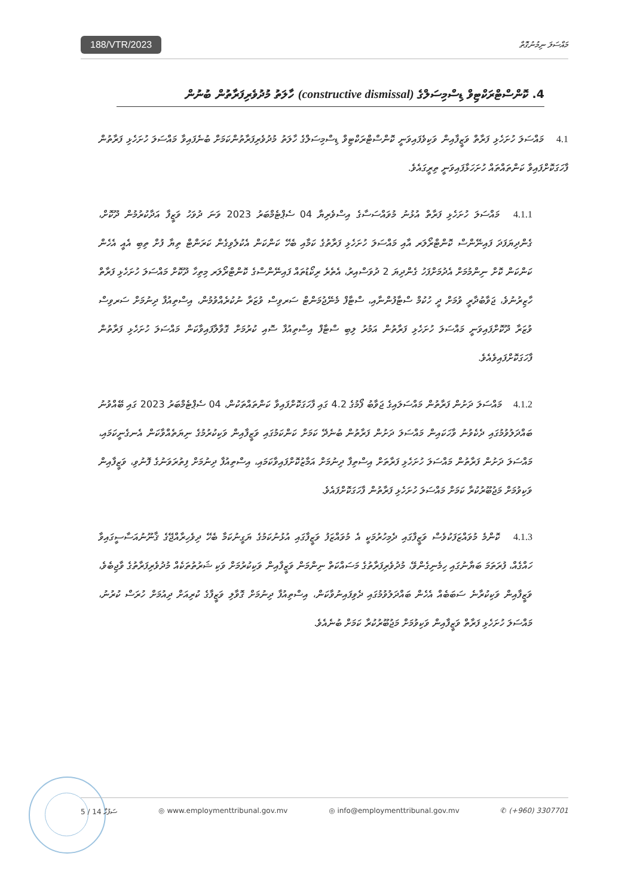188/VTR/2023 މައްސަލަ ނިމުނުގޮތް
4. ކޮންސްޓްރަކްޓިވް ޑިސްމިސަލްގެ (constructive dismissal) ހާލަތު މުދުވެރިފަރާތުން ބުނުން
4.1 މައްސަލަ ހުށަހެޅި ފަރާތް ވަޒީފާއިން ވަކިވެފައިވަނީ ކޮންސްޓްރަކްޓިވް ޑިސްމިސަލްގެ ހާލަތު މުދުވެރިފަރާތުންކަމަށް ބުނެފައިވާ މައްސަލަ ހުށަހެޅި ފަރާތުން ފާހަގަކޮށްފައިވާ ކަންތައްތައް ހުށަހަޅާފައިވަނީ ތިރީގައެވެ.
4.1.1 މައްސަލަ ހުށަހެޅި ފަރާތް އުޅުނު މުވައްސަސާގެ އިސްވެރިޔާ 04 ސެޕްޓެމްބަރު 2023 ވަނަ ދުވަހު ވަޒީފާ އަދާކުރުމުން ދޫކޮށް، ގެންދިޔަފަދަ ފައިނޭންސް ކޮންޓްރޯލަރ އާއި މައްސަލަ ހުށަހެޅި ފަރާތުގެ ކަމާއި ބެހޭ ކަންކަން އެކުލެވިގެން ކަރަންޓް ތިޔާ ފުށް ތިބި އެއީ އެހެން ކަންކަން ކޮށް ނިންމުމަށް އެދުމަށްފަހު ގެންދިޔަ 2 ދުވަސްއިރު، އެތެރެ ރިކޯޑުތައް ފައިނޭންސްގެ ކޮންޓްރޯލަރ މިތިހާ ދޫކޮށް މައްސަލަ ހުށަހެޅި ފަރާތް ހާޒިރުނުވެ، ޖަވާބުދާރީ ވުމަށް ދީ ހުކުމް ސްޓާފުންނާއި، ސްޓާފް މެނޭޖުމަންޓް ސަރވިސް ވުޒަރާ ނުކުރެއްވުމުން، އިސްތިއުފާ ދިނުމަށް ސަރވިސް ވުޒަރާ ދޫކޮށްފައިވަނީ މައްސަލަ ހުށަހެޅި ފަރާތުން އަމުރު ލިބި ސްޓާފް އިސްތިއުފާ ސޮއި ކުރުމަށް ގޮވާލާފައިވާކަން މައްސަލަ ހުށަހެޅި ފަރާތުން ފާހަގަކޮށްފައިވެއެވެ.
4.1.2 މައްސަލަ ދަށުން ފަރާތުން މައްސަލައިގެ ޖަވާބު ފޯމުގެ 4.2 ގައި ފާހަގަކޮށްފައިވާ ކަންތައްތަކުން، 04 ސެޕްޓެމްބަރު 2023 ގައި ބޭއްވުނު ބައްދަލުވުމުގައި ދެކެވުނު ވާހަކައިން މައްސަލަ ދަށުން ފަރާތުން ބުނެދޭ ކަމަށް ކަންކަމުގައި ވަޒީފާއިން ވަކިކުރުމުގެ ނިޔަތެއްވާކަން އެނގެނީކަމައި، މައްސަލަ ދަށުން ފަރާތުން މައްސަލަ ހުށަހެޅި ފަރާތަށް އިސްތިފާ ދިނުމަށް އަމާޒުކޮށްފައިވާކަމައި، އިސްތިއުފާ ދިނުމަށް ފިތުރަވަނުގެ ފޮނުވި، ވަޒީފާއިން ވަކިވުމަށް މަޖުބޫރުކުރާ ކަމަށް މައްސަލަ ހުށަހެޅި ފަރާތުން ފާހަގަކޮށްފައެވެ.
4.1.3 ކޮންމެ މުވައްޒަފަކުވެސް ވަޒީފާގައި ދެމިހުރުމަކީ އެ މުވައްޒަފު ވަޒީފާގައި އުޅުނުކަމުގެ ޔަގީނުކަމާ ބެހޭ ދިވެހިރާއްޖޭގެ ޤާނޫނުއަސާސީގައިވާ ހައްގެއް، ފުރަތަމަ ބަޔާނުގައި ހިމެނިގެންވޭ، މުދުވެރިފަރާތުގެ މަސައްކަތް ނިންމަން ވަޒީފާއިން ވަކިކުރުމަށް ވަކި ޝަރުތުތަކެއް މުދުވެރިފަރާތުގެ ވާޖިބެވެ، ވަޒީފާއިން ވަކިކުރާނެ ސަބަބެއް އެހެން ބައްދަލުވުމުގައި ދެވިފައިނުވާކަން، އިސްތިއުފާ ދިނުމަށް ގޮވާލި ވަޒީފާގެ ކުރިއަށް ދިއުމަށް ހުރަސް ކުރުނު، މައްސަލަ ހުށަހެޅި ފަރާތް ވަޒީފާއިން ވަކިވުމަށް މަޖުބޫރުކުރާ ކަމަށް ބުނެއެވެ.
5 / 14 ސަފުހާ ◎ www.employmenttribunal.gov.mv ◎ info@employmenttribunal.gov.mv ✆ (+960) 3307701